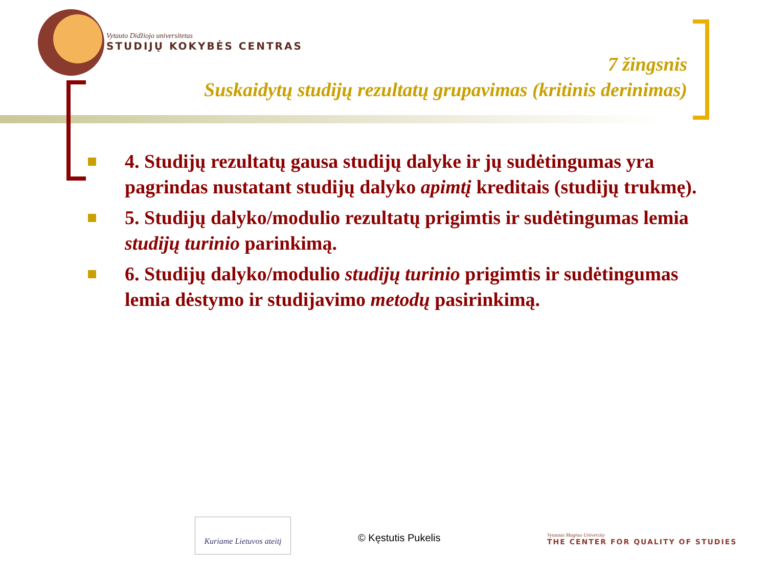Vytauto Didžiojo universitetas
STUDIJŲ KOKYBĖS CENTRAS
7 žingsnis
Suskaidytų studijų rezultatų grupavimas (kritinis derinimas)
4. Studijų rezultatų gausa studijų dalyke ir jų sudėtingumas yra pagrindas nustatant studijų dalyko apimtį kreditais (studijų trukmę).
5. Studijų dalyko/modulio rezultatų prigimtis ir sudėtingumas lemia studijų turinio parinkimą.
6. Studijų dalyko/modulio studijų turinio prigimtis ir sudėtingumas lemia dėstymo ir studijavimo metodų pasirinkimą.
Kuriame Lietuvos ateitį
© Kęstutis Pukelis
Vytautas Magnus University
THE CENTER FOR QUALITY OF STUDIES